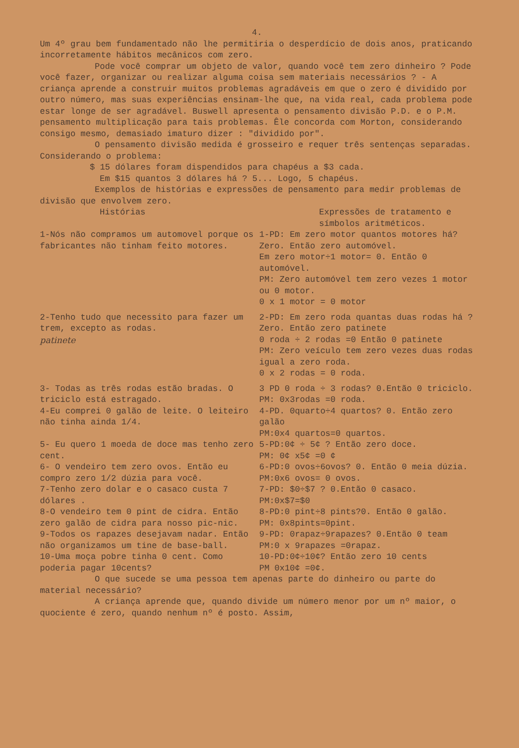4.
Um 4º grau bem fundamentado não lhe permitiria o desperdício de dois anos, praticando incorretamente hábitos mecânicos com zero.
Pode você comprar um objeto de valor, quando você tem zero dinheiro ? Pode você fazer, organizar ou realizar alguma coisa sem materiais necessários ? - A criança aprende a construir muitos problemas agradáveis em que o zero é dividido por outro número, mas suas experiências ensinam-lhe que, na vida real, cada problema pode estar longe de ser agradável. Buswell apresenta o pensamento divisão P.D. e o P.M. pensamento multiplicação para tais problemas. Êle concorda com Morton, considerando consigo mesmo, demasiado imaturo dizer : "dividido por".
O pensamento divisão medida é grosseiro e requer três sentenças separadas. Considerando o problema:
$ 15 dólares foram dispendidos para chapéus a $3 cada.
Em $15 quantos 3 dólares há ? 5... Logo, 5 chapéus.
Exemplos de histórias e expressões de pensamento para medir problemas de divisão que envolvem zero.
Histórias Expressões de tratamento e símbolos aritméticos.
1-Nós não compramos um automovel porque os fabricantes não tinham feito motores.
1-PD: Em zero motor quantos motores há? Zero. Então zero automóvel.
Em zero motor÷1 motor= 0. Então 0 automóvel.
PM: Zero automóvel tem zero vezes 1 motor ou 0 motor.
0 x 1 motor = 0 motor
2-Tenho tudo que necessito para fazer um trem, excepto as rodas.
patinete
2-PD: Em zero roda quantas duas rodas há ?
Zero. Então zero patinete
0 roda ÷ 2 rodas =0 Então 0 patinete
PM: Zero veículo tem zero vezes duas rodas igual a zero roda.
0 x 2 rodas = 0 roda.
3- Todas as três rodas estão bradas. O triciclo está estragado.
3 PD 0 roda ÷ 3 rodas? 0.Então 0 triciclo.
PM: 0x3rodas =0 roda.
4-Eu comprei 0 galão de leite. O leiteiro não tinha ainda 1/4.
4-PD. 0quarto÷4 quartos? 0. Então zero galão
PM:0x4 quartos=0 quartos.
5- Eu quero 1 moeda de doce mas tenho zero cent.
5-PD:0¢ ÷ 5¢ ? Então zero doce.
PM: 0¢ x5¢ =0 ¢
6- O vendeiro tem zero ovos. Então eu compro zero 1/2 dúzia para você.
6-PD:0 ovos÷6ovos? 0. Então 0 meia dúzia.
PM:0x6 ovos= 0 ovos.
7-Tenho zero dolar e o casaco custa 7 dólares .
7-PD: $0÷$7 ? 0.Então 0 casaco.
PM:0x$7=$0
8-O vendeiro tem 0 pint de cidra. Então zero galão de cidra para nosso pic-nic.
8-PD:0 pint÷8 pints?0. Então 0 galão.
PM: 0x8pints=0pint.
9-Todos os rapazes desejavam nadar. Então não organizamos um tine de base-ball.
9-PD: 0rapaz÷9rapazes? 0.Então 0 team
PM:0 x 9rapazes =0rapaz.
10-Uma moça pobre tinha 0 cent. Como poderia pagar 10cents?
10-PD:0¢÷10¢? Então zero 10 cents
PM 0x10¢ =0¢.
O que sucede se uma pessoa tem apenas parte do dinheiro ou parte do material necessário?
A criança aprende que, quando divide um número menor por um nº maior, o quociente é zero, quando nenhum nº é posto. Assim,